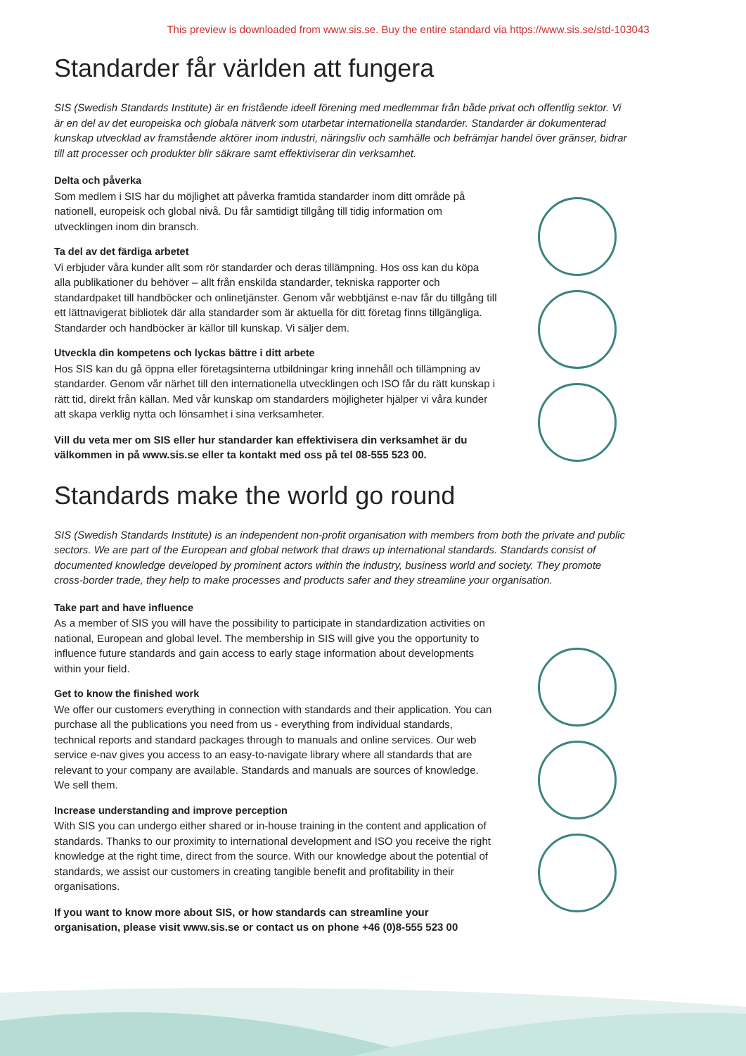This preview is downloaded from www.sis.se. Buy the entire standard via https://www.sis.se/std-103043
Standarder får världen att fungera
SIS (Swedish Standards Institute) är en fristående ideell förening med medlemmar från både privat och offentlig sektor. Vi är en del av det europeiska och globala nätverk som utarbetar internationella standarder. Standarder är dokumenterad kunskap utvecklad av framstående aktörer inom industri, näringsliv och samhälle och befrämjar handel över gränser, bidrar till att processer och produkter blir säkrare samt effektiviserar din verksamhet.
Delta och påverka
Som medlem i SIS har du möjlighet att påverka framtida standarder inom ditt område på nationell, europeisk och global nivå. Du får samtidigt tillgång till tidig information om utvecklingen inom din bransch.
Ta del av det färdiga arbetet
Vi erbjuder våra kunder allt som rör standarder och deras tillämpning. Hos oss kan du köpa alla publikationer du behöver – allt från enskilda standarder, tekniska rapporter och standardpaket till handböcker och onlinetjänster. Genom vår webbtjänst e-nav får du tillgång till ett lättnavigerat bibliotek där alla standarder som är aktuella för ditt företag finns tillgängliga. Standarder och handböcker är källor till kunskap. Vi säljer dem.
Utveckla din kompetens och lyckas bättre i ditt arbete
Hos SIS kan du gå öppna eller företagsinterna utbildningar kring innehåll och tillämpning av standarder. Genom vår närhet till den internationella utvecklingen och ISO får du rätt kunskap i rätt tid, direkt från källan. Med vår kunskap om standarders möjligheter hjälper vi våra kunder att skapa verklig nytta och lönsamhet i sina verksamheter.
Vill du veta mer om SIS eller hur standarder kan effektivisera din verksamhet är du välkommen in på www.sis.se eller ta kontakt med oss på tel 08-555 523 00.
Standards make the world go round
SIS (Swedish Standards Institute) is an independent non-profit organisation with members from both the private and public sectors. We are part of the European and global network that draws up international standards. Standards consist of documented knowledge developed by prominent actors within the industry, business world and society. They promote cross-border trade, they help to make processes and products safer and they streamline your organisation.
Take part and have influence
As a member of SIS you will have the possibility to participate in standardization activities on national, European and global level. The membership in SIS will give you the opportunity to influence future standards and gain access to early stage information about developments within your field.
Get to know the finished work
We offer our customers everything in connection with standards and their application. You can purchase all the publications you need from us - everything from individual standards, technical reports and standard packages through to manuals and online services. Our web service e-nav gives you access to an easy-to-navigate library where all standards that are relevant to your company are available. Standards and manuals are sources of knowledge. We sell them.
Increase understanding and improve perception
With SIS you can undergo either shared or in-house training in the content and application of standards. Thanks to our proximity to international development and ISO you receive the right knowledge at the right time, direct from the source. With our knowledge about the potential of standards, we assist our customers in creating tangible benefit and profitability in their organisations.
If you want to know more about SIS, or how standards can streamline your organisation, please visit www.sis.se or contact us on phone +46 (0)8-555 523 00